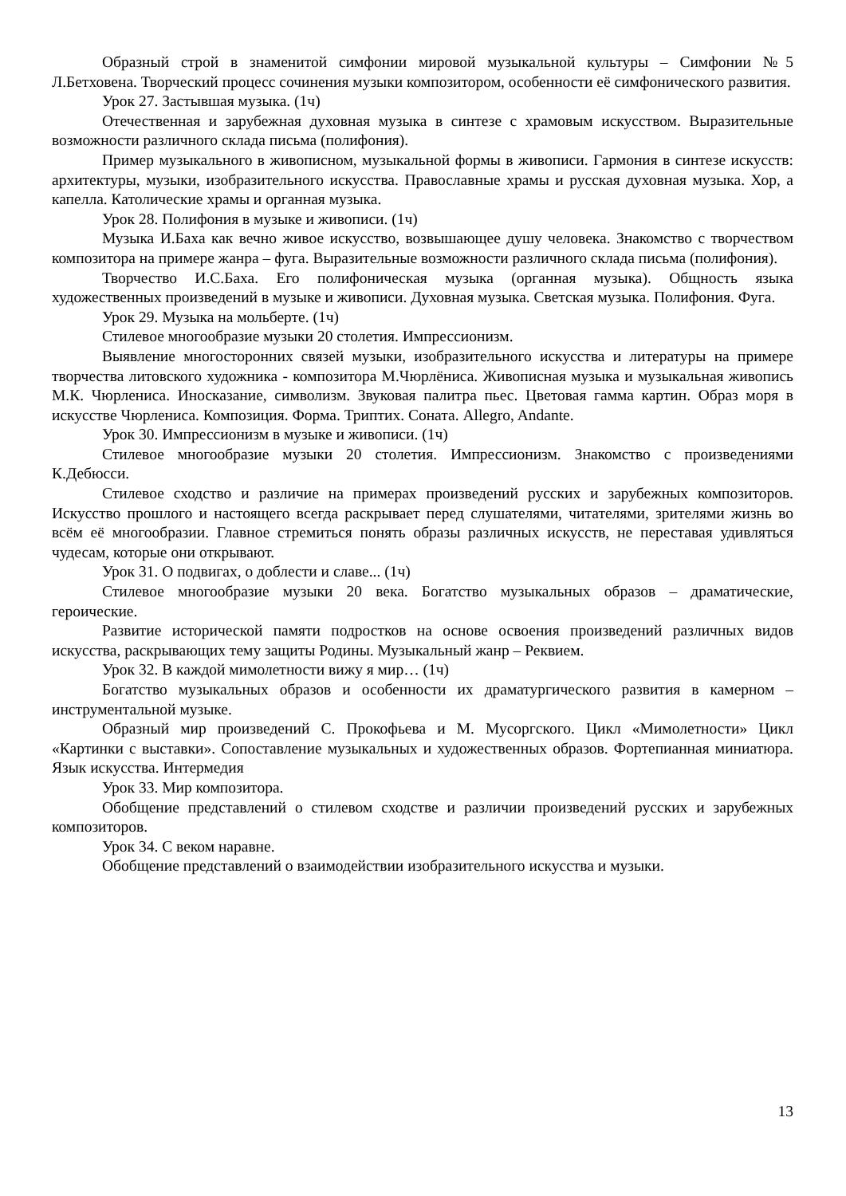Образный строй в знаменитой симфонии мировой музыкальной культуры – Симфонии №5 Л.Бетховена. Творческий процесс сочинения музыки композитором, особенности её симфонического развития.
Урок 27. Застывшая музыка. (1ч)
Отечественная и зарубежная духовная музыка в синтезе с храмовым искусством. Выразительные возможности различного склада письма (полифония).
Пример музыкального в живописном, музыкальной формы в живописи. Гармония в синтезе искусств: архитектуры, музыки, изобразительного искусства. Православные храмы и русская духовная музыка. Хор, а капелла. Католические храмы и органная музыка.
Урок 28. Полифония в музыке и живописи. (1ч)
Музыка И.Баха как вечно живое искусство, возвышающее душу человека. Знакомство с творчеством композитора на примере жанра – фуга. Выразительные возможности различного склада письма (полифония).
Творчество И.С.Баха. Его полифоническая музыка (органная музыка). Общность языка художественных произведений в музыке и живописи. Духовная музыка. Светская музыка. Полифония. Фуга.
Урок 29. Музыка на мольберте. (1ч)
Стилевое многообразие музыки 20 столетия. Импрессионизм.
Выявление многосторонних связей музыки, изобразительного искусства и литературы на примере творчества литовского художника - композитора М.Чюрлёниса. Живописная музыка и музыкальная живопись М.К. Чюрлениса. Иносказание, символизм. Звуковая палитра пьес. Цветовая гамма картин. Образ моря в искусстве Чюрлениса. Композиция. Форма. Триптих. Соната. Allegro, Andante.
Урок 30. Импрессионизм в музыке и живописи. (1ч)
Стилевое многообразие музыки 20 столетия. Импрессионизм. Знакомство с произведениями К.Дебюсси.
Стилевое сходство и различие на примерах произведений русских и зарубежных композиторов. Искусство прошлого и настоящего всегда раскрывает перед слушателями, читателями, зрителями жизнь во всём её многообразии. Главное стремиться понять образы различных искусств, не переставая удивляться чудесам, которые они открывают.
Урок 31. О подвигах, о доблести и славе... (1ч)
Стилевое многообразие музыки 20 века. Богатство музыкальных образов – драматические, героические.
Развитие исторической памяти подростков на основе освоения произведений различных видов искусства, раскрывающих тему защиты Родины. Музыкальный жанр – Реквием.
Урок 32. В каждой мимолетности вижу я мир… (1ч)
Богатство музыкальных образов и особенности их драматургического развития в камерном – инструментальной музыке.
Образный мир произведений С. Прокофьева и М. Мусоргского. Цикл «Мимолетности» Цикл «Картинки с выставки». Сопоставление музыкальных и художественных образов. Фортепианная миниатюра. Язык искусства. Интермедия
Урок 33. Мир композитора.
Обобщение представлений о стилевом сходстве и различии произведений русских и зарубежных композиторов.
Урок 34. С веком наравне.
Обобщение представлений о взаимодействии изобразительного искусства и музыки.
13